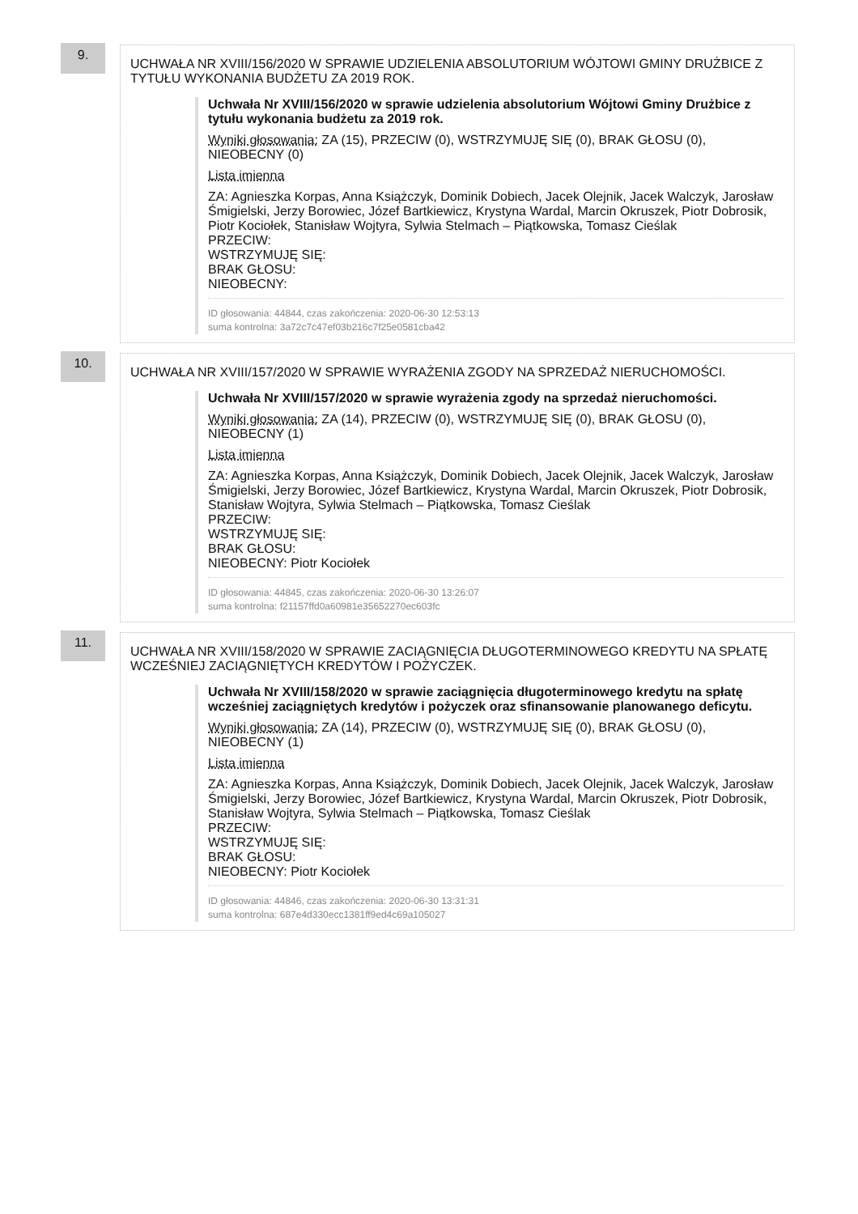9.
UCHWAŁA NR XVIII/156/2020 W SPRAWIE UDZIELENIA ABSOLUTORIUM WÓJTOWI GMINY DRUŻBICE Z TYTUŁU WYKONANIA BUDŻETU ZA 2019 ROK.
Uchwała Nr XVIII/156/2020 w sprawie udzielenia absolutorium Wójtowi Gminy Drużbice z tytułu wykonania budżetu za 2019 rok.
Wyniki głosowania: ZA (15), PRZECIW (0), WSTRZYMUJĘ SIĘ (0), BRAK GŁOSU (0), NIEOBECNY (0)
Lista imienna
ZA: Agnieszka Korpas, Anna Książczyk, Dominik Dobiech, Jacek Olejnik, Jacek Walczyk, Jarosław Śmigielski, Jerzy Borowiec, Józef Bartkiewicz, Krystyna Wardal, Marcin Okruszek, Piotr Dobrosik, Piotr Kociołek, Stanisław Wojtyra, Sylwia Stelmach – Piątkowska, Tomasz Cieślak
PRZECIW:
WSTRZYMUJĘ SIĘ:
BRAK GŁOSU:
NIEOBECNY:
ID głosowania: 44844, czas zakończenia: 2020-06-30 12:53:13
suma kontrolna: 3a72c7c47ef03b216c7f25e0581cba42
10.
UCHWAŁA NR XVIII/157/2020 W SPRAWIE WYRAŻENIA ZGODY NA SPRZEDAŻ NIERUCHOMOŚCI.
Uchwała Nr XVIII/157/2020 w sprawie wyrażenia zgody na sprzedaż nieruchomości.
Wyniki głosowania: ZA (14), PRZECIW (0), WSTRZYMUJĘ SIĘ (0), BRAK GŁOSU (0), NIEOBECNY (1)
Lista imienna
ZA: Agnieszka Korpas, Anna Książczyk, Dominik Dobiech, Jacek Olejnik, Jacek Walczyk, Jarosław Śmigielski, Jerzy Borowiec, Józef Bartkiewicz, Krystyna Wardal, Marcin Okruszek, Piotr Dobrosik, Stanisław Wojtyra, Sylwia Stelmach – Piątkowska, Tomasz Cieślak
PRZECIW:
WSTRZYMUJĘ SIĘ:
BRAK GŁOSU:
NIEOBECNY: Piotr Kociołek
ID głosowania: 44845, czas zakończenia: 2020-06-30 13:26:07
suma kontrolna: f21157ffd0a60981e35652270ec603fc
11.
UCHWAŁA NR XVIII/158/2020 W SPRAWIE ZACIĄGNIĘCIA DŁUGOTERMINOWEGO KREDYTU NA SPŁATĘ WCZEŚNIEJ ZACIĄGNIĘTYCH KREDYTÓW I POŻYCZEK.
Uchwała Nr XVIII/158/2020 w sprawie zaciągnięcia długoterminowego kredytu na spłatę wcześniej zaciągniętych kredytów i pożyczek oraz sfinansowanie planowanego deficytu.
Wyniki głosowania: ZA (14), PRZECIW (0), WSTRZYMUJĘ SIĘ (0), BRAK GŁOSU (0), NIEOBECNY (1)
Lista imienna
ZA: Agnieszka Korpas, Anna Książczyk, Dominik Dobiech, Jacek Olejnik, Jacek Walczyk, Jarosław Śmigielski, Jerzy Borowiec, Józef Bartkiewicz, Krystyna Wardal, Marcin Okruszek, Piotr Dobrosik, Stanisław Wojtyra, Sylwia Stelmach – Piątkowska, Tomasz Cieślak
PRZECIW:
WSTRZYMUJĘ SIĘ:
BRAK GŁOSU:
NIEOBECNY: Piotr Kociołek
ID głosowania: 44846, czas zakończenia: 2020-06-30 13:31:31
suma kontrolna: 687e4d330ecc1381ff9ed4c69a105027